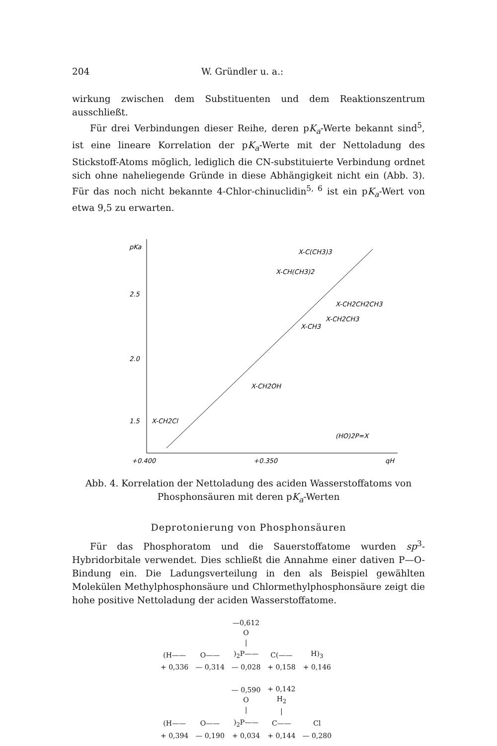204 W. Gründler u. a.:
wirkung zwischen dem Substituenten und dem Reaktionszentrum ausschließt.
Für drei Verbindungen dieser Reihe, deren pK<sub>a</sub>-Werte bekannt sind<sup>5</sup>, ist eine lineare Korrelation der pK<sub>a</sub>-Werte mit der Nettoladung des Stickstoff-Atoms möglich, lediglich die CN-substituierte Verbindung ordnet sich ohne naheliegende Gründe in diese Abhängigkeit nicht ein (Abb. 3). Für das noch nicht bekannte 4-Chlor-chinuclidin<sup>5, 6</sup> ist ein pK<sub>a</sub>-Wert von etwa 9,5 zu erwarten.
pKa
2.5
2.0
1.5
X-CH2Cl
X-C(CH3)3
X-CH(CH3)2
X-CH2CH2CH3
X-CH2CH3
X-CH3
X-CH2OH
(HO)2P=X
+0.400
+0.350
qH
Abb. 4. Korrelation der Nettoladung des aciden Wasserstoffatoms von Phosphonsäuren mit deren pK<sub>a</sub>-Werten
Deprotonierung von Phosphonsäuren
Für das Phosphoratom und die Sauerstoffatome wurden sp<sup>3</sup>-Hybridorbitale verwendet. Dies schließt die Annahme einer dativen P—O-Bindung ein. Die Ladungsverteilung in den als Beispiel gewählten Molekülen Methylphosphonsäure und Chlormethylphosphonsäure zeigt die hohe positive Nettoladung der aciden Wasserstoffatome.
| | | —0,612 O / | | |
| (H—— | O—— | )<sub>2</sub>P—— | C(—— | H)<sub>3</sub> |
| + 0,336 | — 0,314 | — 0,028 | + 0,158 | + 0,146 |
| | | — 0,590 O / | + 0,142 H<sub>2</sub> / | |
| (H—— | O—— | )<sub>2</sub>P—— | C—— | Cl |
| + 0,394 | — 0,190 | + 0,034 | + 0,144 | — 0,280 |